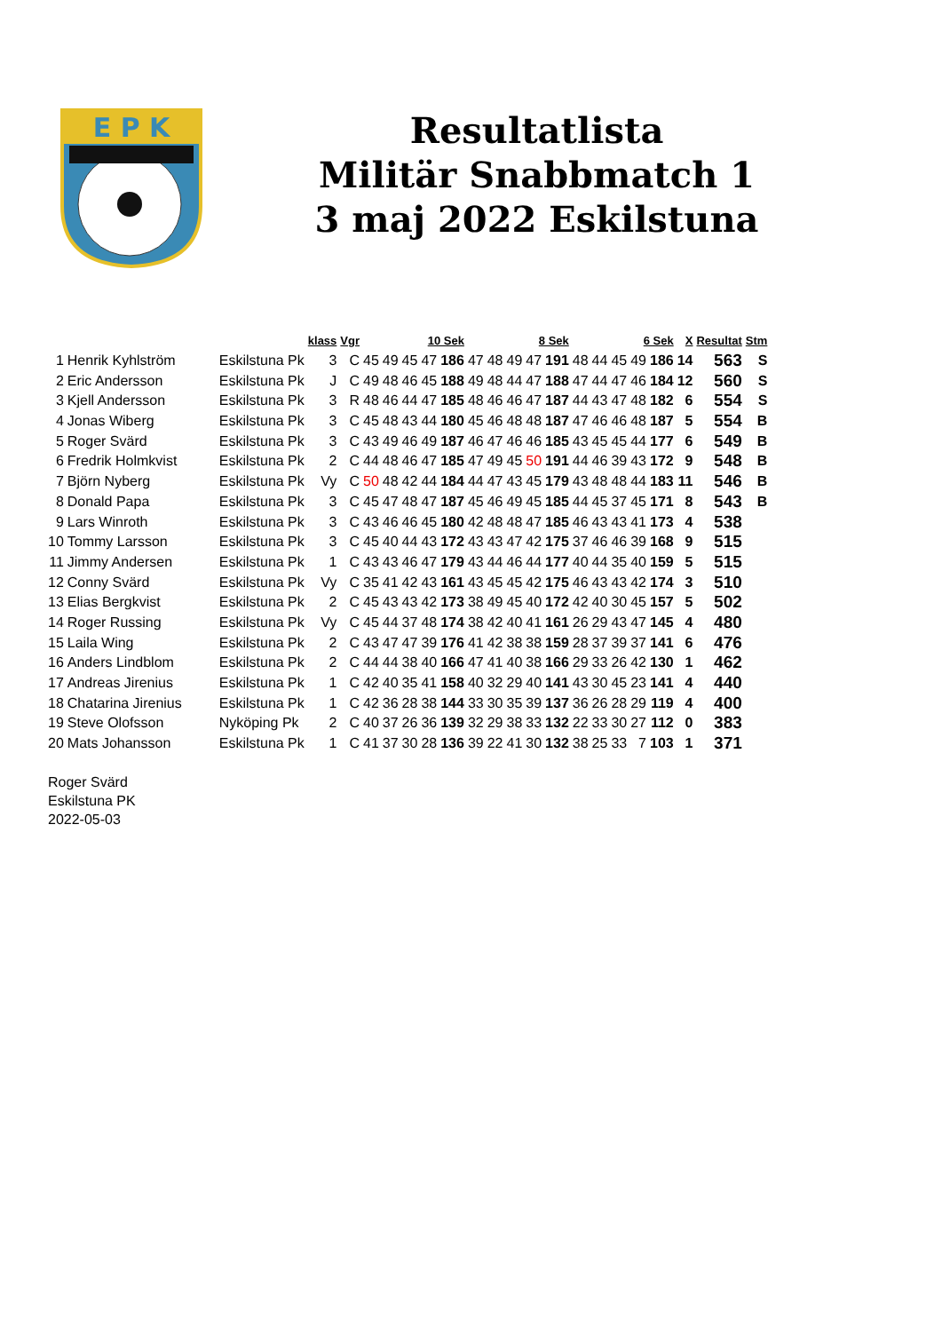E P K
Resultatlista
Militär Snabbmatch 1
3 maj 2022 Eskilstuna
| | | | klass | Vgr | 10 Sek | | | | | 8 Sek | | | | | 6 Sek | | | | | X | Resultat | Stm |
| --- | --- | --- | --- | --- | --- | --- | --- | --- | --- | --- | --- | --- | --- | --- | --- | --- | --- | --- | --- | --- | --- | --- |
| 1 | Henrik Kyhlström | Eskilstuna Pk | 3 | C | 45 | 49 | 45 | 47 | 186 | 47 | 48 | 49 | 47 | 191 | 48 | 44 | 45 | 49 | 186 | 14 | 563 | S |
| 2 | Eric Andersson | Eskilstuna Pk | J | C | 49 | 48 | 46 | 45 | 188 | 49 | 48 | 44 | 47 | 188 | 47 | 44 | 47 | 46 | 184 | 12 | 560 | S |
| 3 | Kjell Andersson | Eskilstuna Pk | 3 | R | 48 | 46 | 44 | 47 | 185 | 48 | 46 | 46 | 47 | 187 | 44 | 43 | 47 | 48 | 182 | 6 | 554 | S |
| 4 | Jonas Wiberg | Eskilstuna Pk | 3 | C | 45 | 48 | 43 | 44 | 180 | 45 | 46 | 48 | 48 | 187 | 47 | 46 | 46 | 48 | 187 | 5 | 554 | B |
| 5 | Roger Svärd | Eskilstuna Pk | 3 | C | 43 | 49 | 46 | 49 | 187 | 46 | 47 | 46 | 46 | 185 | 43 | 45 | 45 | 44 | 177 | 6 | 549 | B |
| 6 | Fredrik Holmkvist | Eskilstuna Pk | 2 | C | 44 | 48 | 46 | 47 | 185 | 47 | 49 | 45 | 50 | 191 | 44 | 46 | 39 | 43 | 172 | 9 | 548 | B |
| 7 | Björn Nyberg | Eskilstuna Pk | Vy | C | 50 | 48 | 42 | 44 | 184 | 44 | 47 | 43 | 45 | 179 | 43 | 48 | 48 | 44 | 183 | 11 | 546 | B |
| 8 | Donald Papa | Eskilstuna Pk | 3 | C | 45 | 47 | 48 | 47 | 187 | 45 | 46 | 49 | 45 | 185 | 44 | 45 | 37 | 45 | 171 | 8 | 543 | B |
| 9 | Lars Winroth | Eskilstuna Pk | 3 | C | 43 | 46 | 46 | 45 | 180 | 42 | 48 | 48 | 47 | 185 | 46 | 43 | 43 | 41 | 173 | 4 | 538 | |
| 10 | Tommy Larsson | Eskilstuna Pk | 3 | C | 45 | 40 | 44 | 43 | 172 | 43 | 43 | 47 | 42 | 175 | 37 | 46 | 46 | 39 | 168 | 9 | 515 | |
| 11 | Jimmy Andersen | Eskilstuna Pk | 1 | C | 43 | 43 | 46 | 47 | 179 | 43 | 44 | 46 | 44 | 177 | 40 | 44 | 35 | 40 | 159 | 5 | 515 | |
| 12 | Conny Svärd | Eskilstuna Pk | Vy | C | 35 | 41 | 42 | 43 | 161 | 43 | 45 | 45 | 42 | 175 | 46 | 43 | 43 | 42 | 174 | 3 | 510 | |
| 13 | Elias Bergkvist | Eskilstuna Pk | 2 | C | 45 | 43 | 43 | 42 | 173 | 38 | 49 | 45 | 40 | 172 | 42 | 40 | 30 | 45 | 157 | 5 | 502 | |
| 14 | Roger Russing | Eskilstuna Pk | Vy | C | 45 | 44 | 37 | 48 | 174 | 38 | 42 | 40 | 41 | 161 | 26 | 29 | 43 | 47 | 145 | 4 | 480 | |
| 15 | Laila Wing | Eskilstuna Pk | 2 | C | 43 | 47 | 47 | 39 | 176 | 41 | 42 | 38 | 38 | 159 | 28 | 37 | 39 | 37 | 141 | 6 | 476 | |
| 16 | Anders Lindblom | Eskilstuna Pk | 2 | C | 44 | 44 | 38 | 40 | 166 | 47 | 41 | 40 | 38 | 166 | 29 | 33 | 26 | 42 | 130 | 1 | 462 | |
| 17 | Andreas Jirenius | Eskilstuna Pk | 1 | C | 42 | 40 | 35 | 41 | 158 | 40 | 32 | 29 | 40 | 141 | 43 | 30 | 45 | 23 | 141 | 4 | 440 | |
| 18 | Chatarina Jirenius | Eskilstuna Pk | 1 | C | 42 | 36 | 28 | 38 | 144 | 33 | 30 | 35 | 39 | 137 | 36 | 26 | 28 | 29 | 119 | 4 | 400 | |
| 19 | Steve Olofsson | Nyköping Pk | 2 | C | 40 | 37 | 26 | 36 | 139 | 32 | 29 | 38 | 33 | 132 | 22 | 33 | 30 | 27 | 112 | 0 | 383 | |
| 20 | Mats Johansson | Eskilstuna Pk | 1 | C | 41 | 37 | 30 | 28 | 136 | 39 | 22 | 41 | 30 | 132 | 38 | 25 | 33 | 7 | 103 | 1 | 371 | |
Roger Svärd
Eskilstuna PK
2022-05-03